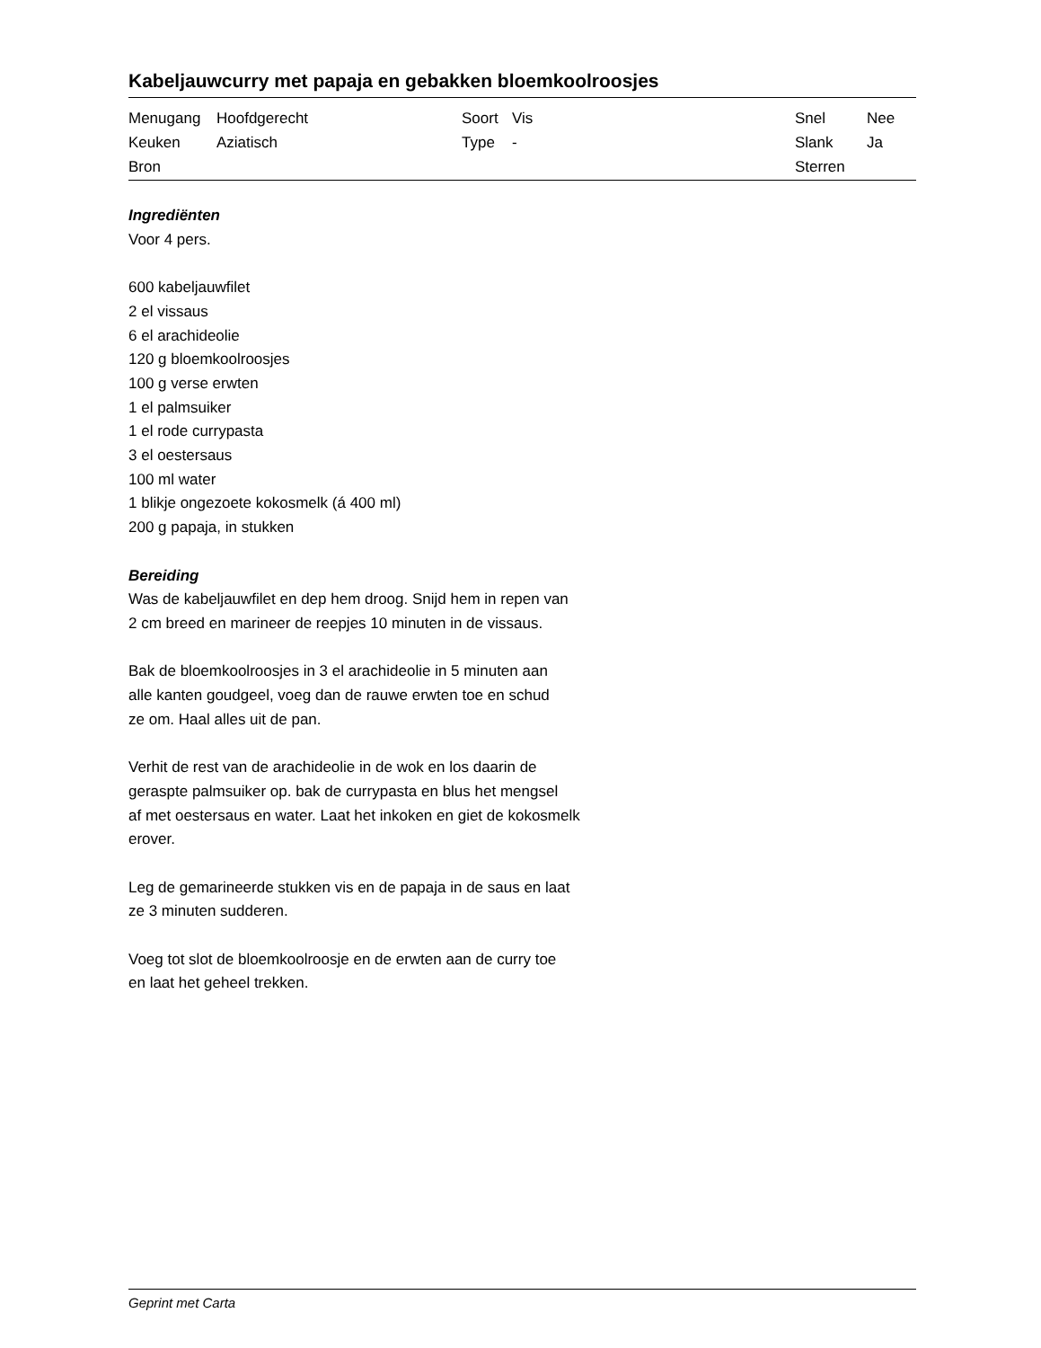Kabeljauwcurry met papaja en gebakken bloemkoolroosjes
| Menugang | Hoofdgerecht | Soort | Vis | Snel | Nee |
| Keuken | Aziatisch | Type | - | Slank | Ja |
| Bron | | | | Sterren | |
Ingrediënten
Voor 4 pers.
600 kabeljauwfilet
2 el vissaus
6 el arachideolie
120 g bloemkoolroosjes
100 g verse erwten
1 el palmsuiker
1 el rode currypasta
3 el oestersaus
100 ml water
1 blikje ongezoete kokosmelk (á 400 ml)
200 g papaja, in stukken
Bereiding
Was de kabeljauwfilet en dep hem droog. Snijd hem in repen van
2 cm breed en marineer de reepjes 10 minuten in de vissaus.
Bak de bloemkoolroosjes in 3 el arachideolie in 5 minuten aan
alle kanten goudgeel, voeg dan de rauwe erwten toe en schud
ze om. Haal alles uit de pan.
Verhit de rest van de arachideolie in de wok en los daarin de
geraspte palmsuiker op. bak de currypasta en blus het mengsel
af met oestersaus en water. Laat het inkoken en giet de kokosmelk
erover.
Leg de gemarineerde stukken vis en de papaja in de saus en laat
ze 3 minuten sudderen.
Voeg tot slot de bloemkoolroosje en de erwten aan de curry toe
en laat het geheel trekken.
Geprint met Carta